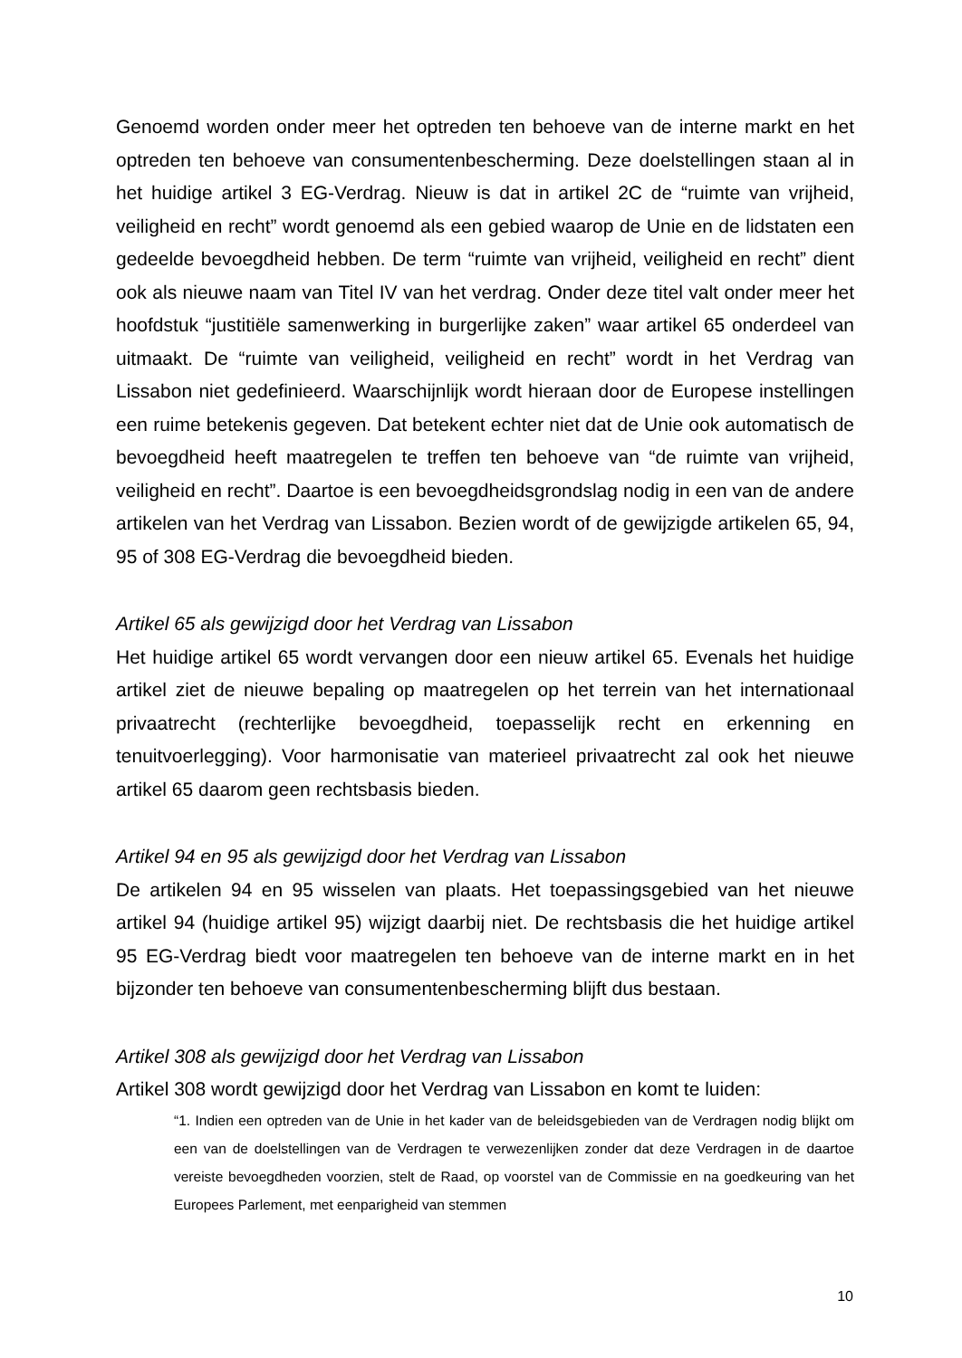Genoemd worden onder meer het optreden ten behoeve van de interne markt en het optreden ten behoeve van consumentenbescherming. Deze doelstellingen staan al in het huidige artikel 3 EG-Verdrag. Nieuw is dat in artikel 2C de “ruimte van vrijheid, veiligheid en recht” wordt genoemd als een gebied waarop de Unie en de lidstaten een gedeelde bevoegdheid hebben. De term “ruimte van vrijheid, veiligheid en recht” dient ook als nieuwe naam van Titel IV van het verdrag. Onder deze titel valt onder meer het hoofdstuk “justitiële samenwerking in burgerlijke zaken” waar artikel 65 onderdeel van uitmaakt. De “ruimte van veiligheid, veiligheid en recht” wordt in het Verdrag van Lissabon niet gedefinieerd. Waarschijnlijk wordt hieraan door de Europese instellingen een ruime betekenis gegeven. Dat betekent echter niet dat de Unie ook automatisch de bevoegdheid heeft maatregelen te treffen ten behoeve van “de ruimte van vrijheid, veiligheid en recht”. Daartoe is een bevoegdheidsgrondslag nodig in een van de andere artikelen van het Verdrag van Lissabon. Bezien wordt of de gewijzigde artikelen 65, 94, 95 of 308 EG-Verdrag die bevoegdheid bieden.
Artikel 65 als gewijzigd door het Verdrag van Lissabon
Het huidige artikel 65 wordt vervangen door een nieuw artikel 65. Evenals het huidige artikel ziet de nieuwe bepaling op maatregelen op het terrein van het internationaal privaatrecht (rechterlijke bevoegdheid, toepasselijk recht en erkenning en tenuitvoerlegging). Voor harmonisatie van materieel privaatrecht zal ook het nieuwe artikel 65 daarom geen rechtsbasis bieden.
Artikel 94 en 95 als gewijzigd door het Verdrag van Lissabon
De artikelen 94 en 95 wisselen van plaats. Het toepassingsgebied van het nieuwe artikel 94 (huidige artikel 95) wijzigt daarbij niet. De rechtsbasis die het huidige artikel 95 EG-Verdrag biedt voor maatregelen ten behoeve van de interne markt en in het bijzonder ten behoeve van consumentenbescherming blijft dus bestaan.
Artikel 308 als gewijzigd door het Verdrag van Lissabon
Artikel 308 wordt gewijzigd door het Verdrag van Lissabon en komt te luiden:
“1. Indien een optreden van de Unie in het kader van de beleidsgebieden van de Verdragen nodig blijkt om een van de doelstellingen van de Verdragen te verwezenlijken zonder dat deze Verdragen in de daartoe vereiste bevoegdheden voorzien, stelt de Raad, op voorstel van de Commissie en na goedkeuring van het Europees Parlement, met eenparigheid van stemmen
10